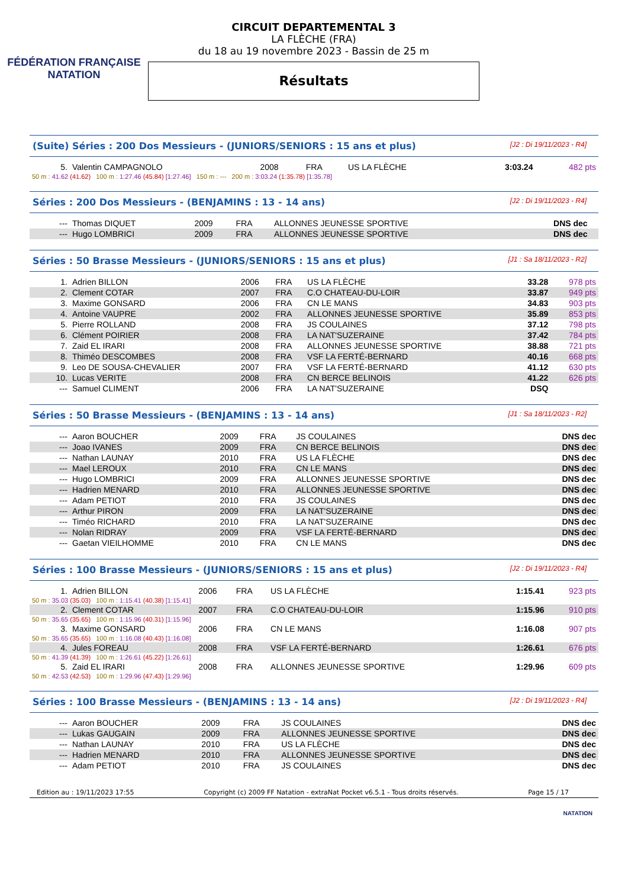FÉDÉRATION FRANÇAISE
NATATION
CIRCUIT DEPARTEMENTAL 3
LA FLÈCHE (FRA)
du 18 au 19 novembre 2023 - Bassin de 25 m
Résultats
(Suite) Séries : 200 Dos Messieurs - (JUNIORS/SENIORS : 15 ans et plus) [J2 : Di 19/11/2023 - R4]
| 5. | Valentin CAMPAGNOLO | 2008 | FRA | US LA FLÈCHE | 3:03.24 | 482 pts |
| 50 m : 41.62 (41.62) 100 m : 1:27.46 (45.84) [1:27.46] 150 m : --- 200 m : 3:03.24 (1:35.78) [1:35.78] | | | | | | |
Séries : 200 Dos Messieurs - (BENJAMINS : 13 - 14 ans) [J2 : Di 19/11/2023 - R4]
| --- | Thomas DIQUET | 2009 | FRA | ALLONNES JEUNESSE SPORTIVE | DNS dec | |
| --- | Hugo LOMBRICI | 2009 | FRA | ALLONNES JEUNESSE SPORTIVE | DNS dec | |
Séries : 50 Brasse Messieurs - (JUNIORS/SENIORS : 15 ans et plus) [J1 : Sa 18/11/2023 - R2]
| 1. | Adrien BILLON | 2006 | FRA | US LA FLÈCHE | 33.28 | 978 pts |
| 2. | Clement COTAR | 2007 | FRA | C.O CHATEAU-DU-LOIR | 33.87 | 949 pts |
| 3. | Maxime GONSARD | 2006 | FRA | CN LE MANS | 34.83 | 903 pts |
| 4. | Antoine VAUPRE | 2002 | FRA | ALLONNES JEUNESSE SPORTIVE | 35.89 | 853 pts |
| 5. | Pierre ROLLAND | 2008 | FRA | JS COULAINES | 37.12 | 798 pts |
| 6. | Clément POIRIER | 2008 | FRA | LA NAT'SUZERAINE | 37.42 | 784 pts |
| 7. | Zaid EL IRARI | 2008 | FRA | ALLONNES JEUNESSE SPORTIVE | 38.88 | 721 pts |
| 8. | Thiméo DESCOMBES | 2008 | FRA | VSF LA FERTÉ-BERNARD | 40.16 | 668 pts |
| 9. | Leo DE SOUSA-CHEVALIER | 2007 | FRA | VSF LA FERTÉ-BERNARD | 41.12 | 630 pts |
| 10. | Lucas VERITE | 2008 | FRA | CN BERCE BELINOIS | 41.22 | 626 pts |
| --- | Samuel CLIMENT | 2006 | FRA | LA NAT'SUZERAINE | DSQ | |
Séries : 50 Brasse Messieurs - (BENJAMINS : 13 - 14 ans) [J1 : Sa 18/11/2023 - R2]
| --- | Aaron BOUCHER | 2009 | FRA | JS COULAINES | DNS dec |
| --- | Joao IVANES | 2009 | FRA | CN BERCE BELINOIS | DNS dec |
| --- | Nathan LAUNAY | 2010 | FRA | US LA FLÈCHE | DNS dec |
| --- | Mael LEROUX | 2010 | FRA | CN LE MANS | DNS dec |
| --- | Hugo LOMBRICI | 2009 | FRA | ALLONNES JEUNESSE SPORTIVE | DNS dec |
| --- | Hadrien MENARD | 2010 | FRA | ALLONNES JEUNESSE SPORTIVE | DNS dec |
| --- | Adam PETIOT | 2010 | FRA | JS COULAINES | DNS dec |
| --- | Arthur PIRON | 2009 | FRA | LA NAT'SUZERAINE | DNS dec |
| --- | Timéo RICHARD | 2010 | FRA | LA NAT'SUZERAINE | DNS dec |
| --- | Nolan RIDRAY | 2009 | FRA | VSF LA FERTÉ-BERNARD | DNS dec |
| --- | Gaetan VIEILHOMME | 2010 | FRA | CN LE MANS | DNS dec |
Séries : 100 Brasse Messieurs - (JUNIORS/SENIORS : 15 ans et plus) [J2 : Di 19/11/2023 - R4]
| 1. | Adrien BILLON | 2006 | FRA | US LA FLÈCHE | 1:15.41 | 923 pts |
| 50 m : 35.03 (35.03) 100 m : 1:15.41 (40.38) [1:15.41] | | | | | | |
| 2. | Clement COTAR | 2007 | FRA | C.O CHATEAU-DU-LOIR | 1:15.96 | 910 pts |
| 50 m : 35.65 (35.65) 100 m : 1:15.96 (40.31) [1:15.96] | | | | | | |
| 3. | Maxime GONSARD | 2006 | FRA | CN LE MANS | 1:16.08 | 907 pts |
| 50 m : 35.65 (35.65) 100 m : 1:16.08 (40.43) [1:16.08] | | | | | | |
| 4. | Jules FOREAU | 2008 | FRA | VSF LA FERTÉ-BERNARD | 1:26.61 | 676 pts |
| 50 m : 41.39 (41.39) 100 m : 1:26.61 (45.22) [1:26.61] | | | | | | |
| 5. | Zaid EL IRARI | 2008 | FRA | ALLONNES JEUNESSE SPORTIVE | 1:29.96 | 609 pts |
| 50 m : 42.53 (42.53) 100 m : 1:29.96 (47.43) [1:29.96] | | | | | | |
Séries : 100 Brasse Messieurs - (BENJAMINS : 13 - 14 ans) [J2 : Di 19/11/2023 - R4]
| --- | Aaron BOUCHER | 2009 | FRA | JS COULAINES | DNS dec |
| --- | Lukas GAUGAIN | 2009 | FRA | ALLONNES JEUNESSE SPORTIVE | DNS dec |
| --- | Nathan LAUNAY | 2010 | FRA | US LA FLÈCHE | DNS dec |
| --- | Hadrien MENARD | 2010 | FRA | ALLONNES JEUNESSE SPORTIVE | DNS dec |
| --- | Adam PETIOT | 2010 | FRA | JS COULAINES | DNS dec |
Edition au : 19/11/2023 17:55 Copyright (c) 2009 FF Natation - extraNat Pocket v6.5.1 - Tous droits réservés. Page 15 / 17
NATATION